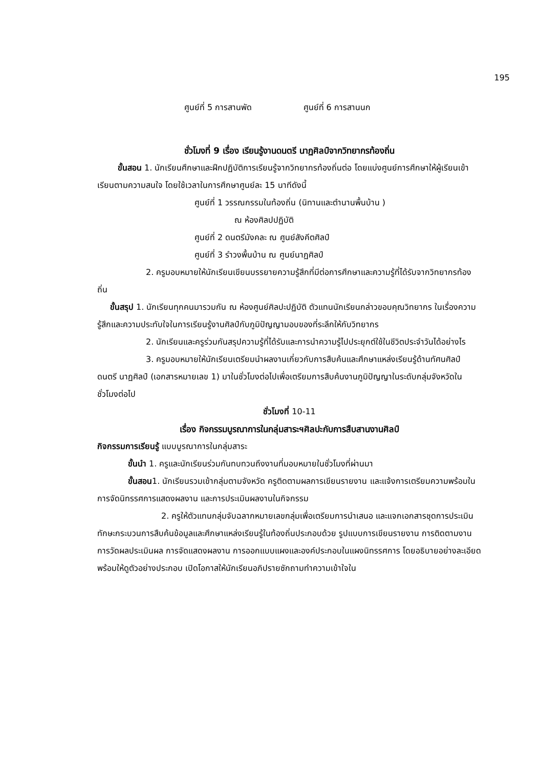195
ศูนย์ที่ 5 การสานพัด ศูนย์ที่ 6 การสานนก
ชั่วโมงที่ 9 เรื่อง เรียนรู้งานดนตรี นาฏศิลป์จากวิทยากรท้องถิ่น
ขั้นสอน 1. นักเรียนศึกษาและฝึกปฏิบัติการเรียนรู้จากวิทยากรท้องถิ่นต่อ โดยแบ่งศูนย์การศึกษาให้ผู้เรียนเข้าเรียนตามความสนใจ โดยใช้เวลาในการศึกษาศูนย์ละ 15 นาทีดังนี้
ศูนย์ที่ 1 วรรณกรรมในท้องถิ่น (นิทานและตำนานพื้นบ้าน )
ณ ห้องศิลปปฏิบัติ
ศูนย์ที่ 2 ดนตรีมังคละ ณ ศูนย์สังคีตศิลป์
ศูนย์ที่ 3 รำวงพื้นบ้าน ณ ศูนย์นาฏศิลป์
2. ครูมอบหมายให้นักเรียนเขียนบรรยายความรู้สึกที่มีต่อการศึกษาและความรู้ที่ได้รับจากวิทยากรท้องถิ่น
ขั้นสรุป 1. นักเรียนทุกคนมารวมกัน ณ ห้องศูนย์ศิลปะปฏิบัติ ตัวแทนนักเรียนกล่าวขอบคุณวิทยากร ในเรื่องความรู้สึกและความประทับใจในการเรียนรู้งานศิลป์กับภูมิปัญญามอบของที่ระลึกให้กับวิทยากร
2. นักเรียนและครูร่วมกันสรุปความรู้ที่ได้รับและการนำความรู้ไปประยุกต์ใช้ในชีวิตประจำวันได้อย่างไร
3. ครูมอบหมายให้นักเรียนเตรียมนำผลงานเกี่ยวกับการสืบค้นและศึกษาแหล่งเรียนรู้ด้านทัศนศิลป์ ดนตรี นาฏศิลป์ (เอกสารหมายเลข 1) มาในชั่วโมงต่อไปเพื่อเตรียมการสืบค้นงานภูมิปัญญาในระดับกลุ่มจังหวัดในชั่วโมงต่อไป
ชั่วโมงที่ 10-11
เรื่อง กิจกรรมบูรณาการในกลุ่มสาระฯศิลปะกับการสืบสานงานศิลป์
กิจกรรมการเรียนรู้ แบบบูรณาการในกลุ่มสาระ
ขั้นนำ 1. ครูและนักเรียนร่วมกันทบทวนถึงงานที่มอบหมายในชั่วโมงที่ผ่านมา
ขั้นสอน1. นักเรียนรวมเข้ากลุ่มตามจังหวัด ครูติดตามผลการเขียนรายงาน และแจ้งการเตรียมความพร้อมในการจัดนิทรรศการแสดงผลงาน และการประเมินผลงานในกิจกรรม
2. ครูให้ตัวแทนกลุ่มจับฉลากหมายเลขกลุ่มเพื่อเตรียมการนำเสนอ และแจกเอกสารชุดการประเมินทักษะกระบวนการสืบค้นข้อมูลและศึกษาแหล่งเรียนรู้ในท้องถิ่นประกอบด้วย รูปแบบการเขียนรายงาน การติดตามงาน การวัดผลประเมินผล การจัดแสดงผลงาน การออกแบบแผงและองค์ประกอบในแผงนิทรรศการ โดยอธิบายอย่างละเอียดพร้อมให้ดูตัวอย่างประกอบ เปิดโอกาสให้นักเรียนอภิปรายซักถามทำความเข้าใจใน